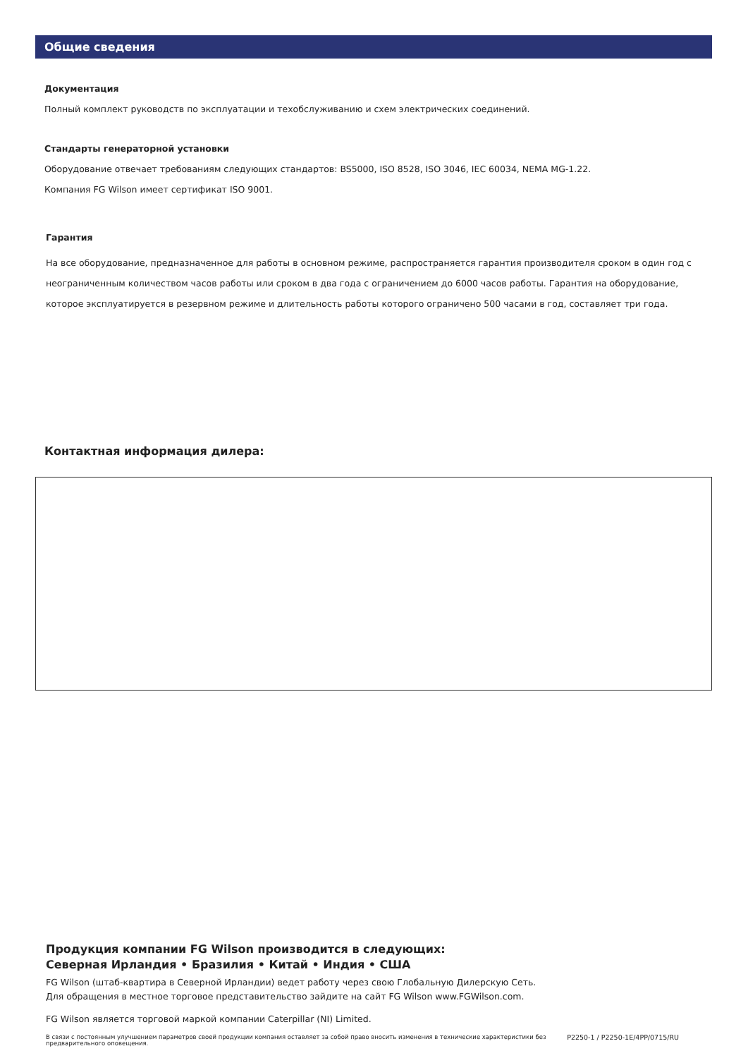Общие сведения
Документация
Полный комплект руководств по эксплуатации и техобслуживанию и схем электрических соединений.
Стандарты генераторной установки
Оборудование отвечает требованиям следующих стандартов: BS5000, ISO 8528, ISO 3046, IEC 60034, NEMA MG-1.22.
Компания FG Wilson имеет сертификат ISO 9001.
Гарантия
На все оборудование, предназначенное для работы в основном режиме, распространяется гарантия производителя сроком в один год с неограниченным количеством часов работы или сроком в два года с ограничением до 6000 часов работы. Гарантия на оборудование, которое эксплуатируется в резервном режиме и длительность работы которого ограничено 500 часами в год, составляет три года.
Контактная информация дилера:
Продукция компании FG Wilson производится в следующих:
Северная Ирландия • Бразилия • Китай • Индия • США
FG Wilson (штаб-квартира в Северной Ирландии) ведет работу через свою Глобальную Дилерскую Сеть.
Для обращения в местное торговое представительство зайдите на сайт FG Wilson www.FGWilson.com.
FG Wilson является торговой маркой компании Caterpillar (NI) Limited.
В связи с постоянным улучшением параметров своей продукции компания оставляет за собой право вносить изменения в технические характеристики без предварительного оповещения. P2250-1 / P2250-1E/4PP/0715/RU